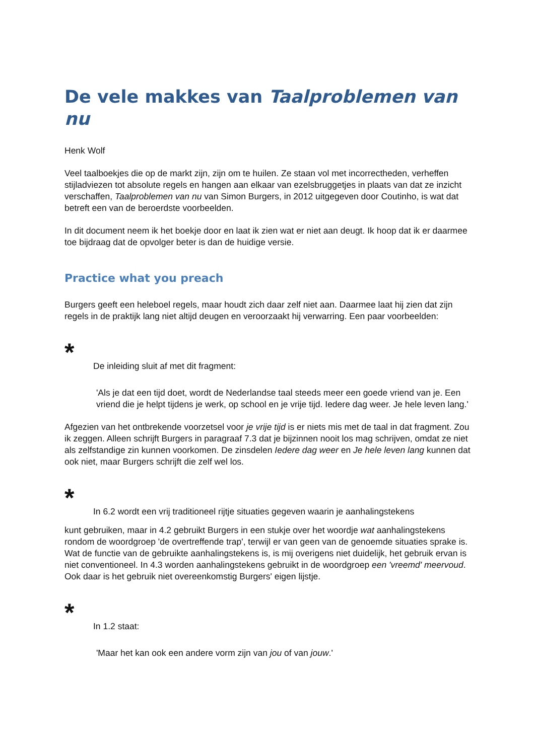De vele makkes van Taalproblemen van nu
Henk Wolf
Veel taalboekjes die op de markt zijn, zijn om te huilen. Ze staan vol met incorrectheden, verheffen stijladviezen tot absolute regels en hangen aan elkaar van ezelsbruggetjes in plaats van dat ze inzicht verschaffen, Taalproblemen van nu van Simon Burgers, in 2012 uitgegeven door Coutinho, is wat dat betreft een van de beroerdste voorbeelden.
In dit document neem ik het boekje door en laat ik zien wat er niet aan deugt. Ik hoop dat ik er daarmee toe bijdraag dat de opvolger beter is dan de huidige versie.
Practice what you preach
Burgers geeft een heleboel regels, maar houdt zich daar zelf niet aan. Daarmee laat hij zien dat zijn regels in de praktijk lang niet altijd deugen en veroorzaakt hij verwarring. Een paar voorbeelden:
*
De inleiding sluit af met dit fragment:
'Als je dat een tijd doet, wordt de Nederlandse taal steeds meer een goede vriend van je. Een vriend die je helpt tijdens je werk, op school en je vrije tijd. Iedere dag weer. Je hele leven lang.'
Afgezien van het ontbrekende voorzetsel voor je vrije tijd is er niets mis met de taal in dat fragment. Zou ik zeggen. Alleen schrijft Burgers in paragraaf 7.3 dat je bijzinnen nooit los mag schrijven, omdat ze niet als zelfstandige zin kunnen voorkomen. De zinsdelen Iedere dag weer en Je hele leven lang kunnen dat ook niet, maar Burgers schrijft die zelf wel los.
*
In 6.2 wordt een vrij traditioneel rijtje situaties gegeven waarin je aanhalingstekens
kunt gebruiken, maar in 4.2 gebruikt Burgers in een stukje over het woordje wat aanhalingstekens rondom de woordgroep 'de overtreffende trap', terwijl er van geen van de genoemde situaties sprake is. Wat de functie van de gebruikte aanhalingstekens is, is mij overigens niet duidelijk, het gebruik ervan is niet conventioneel. In 4.3 worden aanhalingstekens gebruikt in de woordgroep een 'vreemd' meervoud. Ook daar is het gebruik niet overeenkomstig Burgers' eigen lijstje.
*
In 1.2 staat:
'Maar het kan ook een andere vorm zijn van jou of van jouw.'